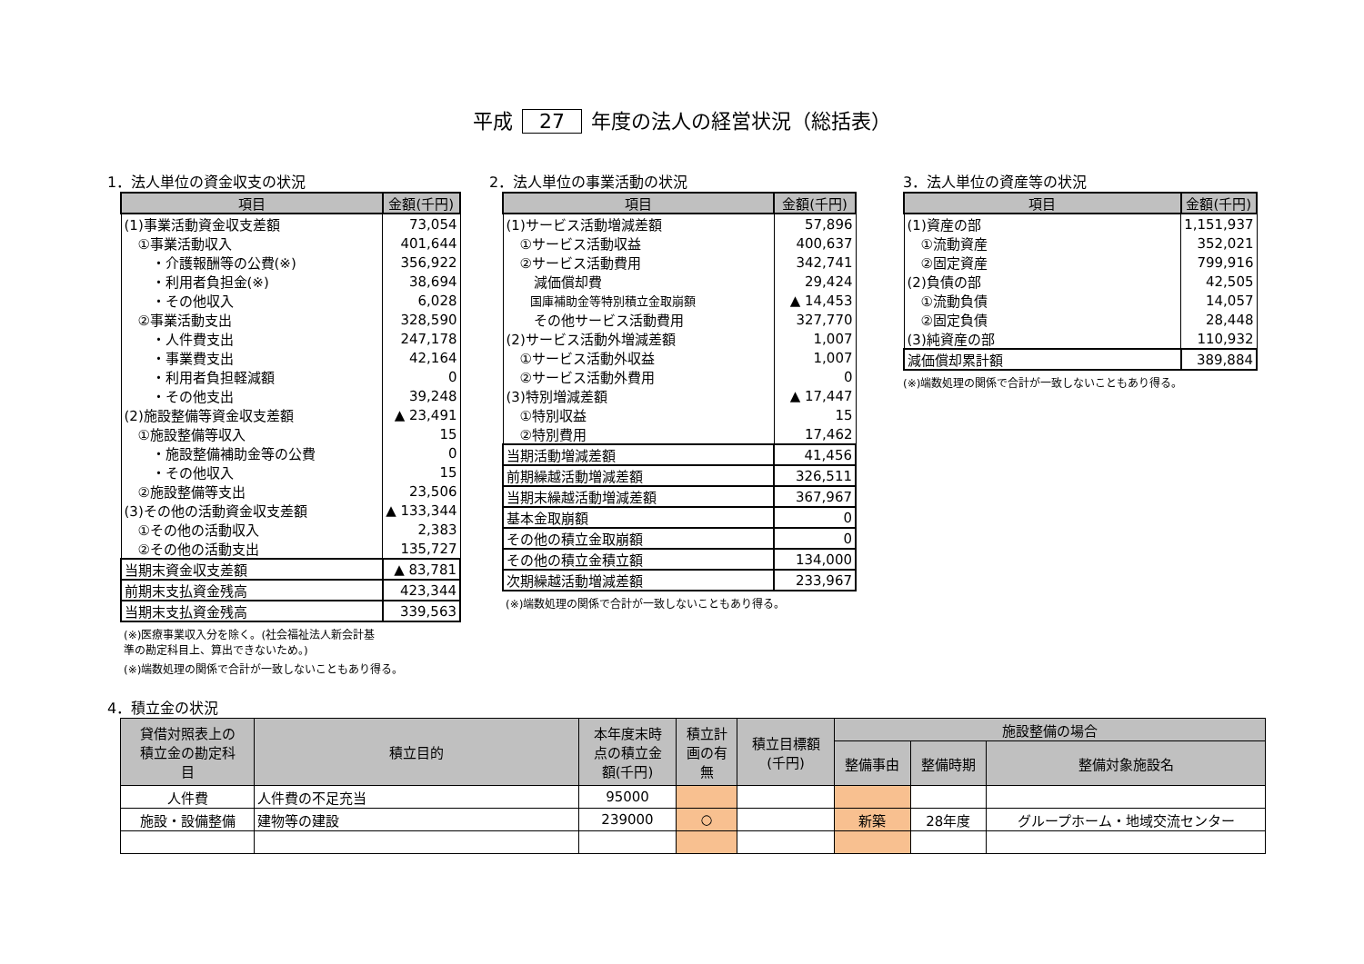平成 27 年度の法人の経営状況（総括表）
1．法人単位の資金収支の状況
| 項目 | 金額(千円) |
| --- | --- |
| (1)事業活動資金収支差額 | 73,054 |
| ①事業活動収入 | 401,644 |
| ・介護報酬等の公費(※) | 356,922 |
| ・利用者負担金(※) | 38,694 |
| ・その他収入 | 6,028 |
| ②事業活動支出 | 328,590 |
| ・人件費支出 | 247,178 |
| ・事業費支出 | 42,164 |
| ・利用者負担軽減額 | 0 |
| ・その他支出 | 39,248 |
| (2)施設整備等資金収支差額 | ▲ 23,491 |
| ①施設整備等収入 | 15 |
| ・施設整備補助金等の公費 | 0 |
| ・その他収入 | 15 |
| ②施設整備等支出 | 23,506 |
| (3)その他の活動資金収支差額 | ▲ 133,344 |
| ①その他の活動収入 | 2,383 |
| ②その他の活動支出 | 135,727 |
| 当期末資金収支差額 | ▲ 83,781 |
| 前期末支払資金残高 | 423,344 |
| 当期末支払資金残高 | 339,563 |
(※)医療事業収入分を除く。(社会福祉法人新会計基
準の勘定科目上、算出できないため。)
(※)端数処理の関係で合計が一致しないこともあり得る。
2．法人単位の事業活動の状況
| 項目 | 金額(千円) |
| --- | --- |
| (1)サービス活動増減差額 | 57,896 |
| ①サービス活動収益 | 400,637 |
| ②サービス活動費用 | 342,741 |
| 減価償却費 | 29,424 |
| 国庫補助金等特別積立金取崩額 | ▲ 14,453 |
| その他サービス活動費用 | 327,770 |
| (2)サービス活動外増減差額 | 1,007 |
| ①サービス活動外収益 | 1,007 |
| ②サービス活動外費用 | 0 |
| (3)特別増減差額 | ▲ 17,447 |
| ①特別収益 | 15 |
| ②特別費用 | 17,462 |
| 当期活動増減差額 | 41,456 |
| 前期繰越活動増減差額 | 326,511 |
| 当期末繰越活動増減差額 | 367,967 |
| 基本金取崩額 | 0 |
| その他の積立金取崩額 | 0 |
| その他の積立金積立額 | 134,000 |
| 次期繰越活動増減差額 | 233,967 |
(※)端数処理の関係で合計が一致しないこともあり得る。
3．法人単位の資産等の状況
| 項目 | 金額(千円) |
| --- | --- |
| (1)資産の部 | 1,151,937 |
| ①流動資産 | 352,021 |
| ②固定資産 | 799,916 |
| (2)負債の部 | 42,505 |
| ①流動負債 | 14,057 |
| ②固定負債 | 28,448 |
| (3)純資産の部 | 110,932 |
| 減価償却累計額 | 389,884 |
(※)端数処理の関係で合計が一致しないこともあり得る。
4．積立金の状況
| 貸借対照表上の 積立金の勘定科 目 | 積立目的 | 本年度末時 点の積立金 額(千円) | 積立計 画の有 無 | 積立目標額 (千円) | 施設整備の場合 | | |
| --- | --- | --- | --- | --- | --- | --- | --- |
| | | | | | 整備事由 | 整備時期 | 整備対象施設名 |
| 人件費 | 人件費の不足充当 | 95000 | | | | | |
| 施設・設備整備 | 建物等の建設 | 239000 | ○ | | 新築 | 28年度 | グループホーム・地域交流センター |